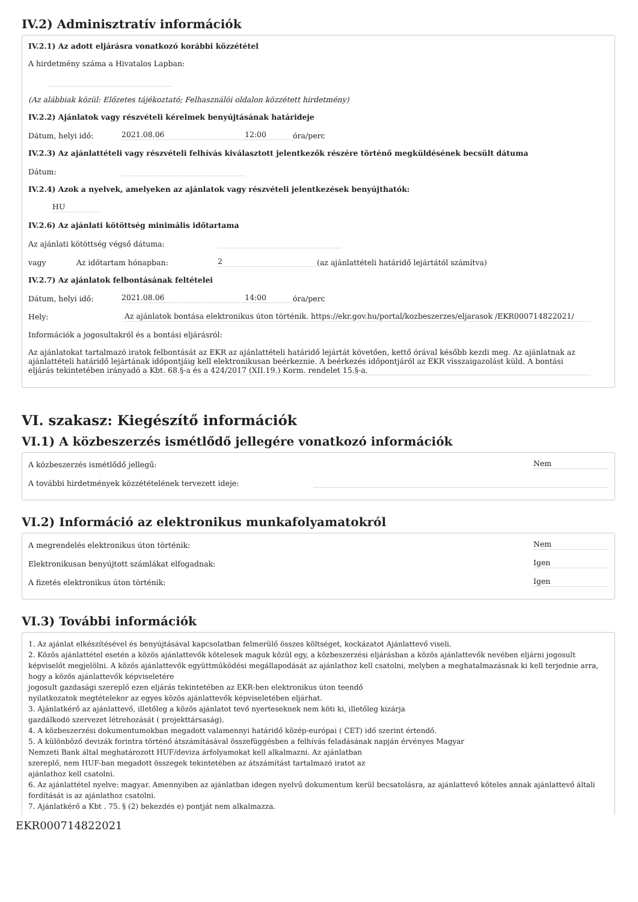IV.2) Adminisztratív információk
IV.2.1) Az adott eljárásra vonatkozó korábbi közzététel
A hirdetmény száma a Hivatalos Lapban:
(Az alábbiak közül: Előzetes tájékoztató; Felhasználói oldalon közzétett hirdetmény)
IV.2.2) Ajánlatok vagy részvételi kérelmek benyújtásának határideje
Dátum, helyi idő: 2021.08.06 12:00 óra/perc
IV.2.3) Az ajánlattételi vagy részvételi felhívás kiválasztott jelentkezők részére történő megküldésének becsült dátuma
Dátum:
IV.2.4) Azok a nyelvek, amelyeken az ajánlatok vagy részvételi jelentkezések benyújthatók:
HU
IV.2.6) Az ajánlati kötöttség minimális időtartama
Az ajánlati kötöttség végső dátuma:
vagy Az időtartam hónapban: 2 (az ajánlattételi határidő lejártától számítva)
IV.2.7) Az ajánlatok felbontásának feltételei
Dátum, helyi idő: 2021.08.06 14:00 óra/perc
Hely: Az ajánlatok bontása elektronikus úton történik. https://ekr.gov.hu/portal/kozbeszerzes/eljarasok /EKR000714822021/
Információk a jogosultakról és a bontási eljárásról:
Az ajánlatokat tartalmazó iratok felbontását az EKR az ajánlattételi határidő lejártát követően, kettő órával később kezdi meg. Az ajánlatnak az ajánlattételi határidő lejártának időpontjáig kell elektronikusan beérkeznie. A beérkezés időpontjáról az EKR visszaigazolást küld. A bontási eljárás tekintetében irányadó a Kbt. 68.§-a és a 424/2017 (XII.19.) Korm. rendelet 15.§-a.
VI. szakasz: Kiegészítő információk
VI.1) A közbeszerzés ismétlődő jellegére vonatkozó információk
A közbeszerzés ismétlődő jellegű: Nem
A további hirdetmények közzétételének tervezett ideje:
VI.2) Információ az elektronikus munkafolyamatokról
A megrendelés elektronikus úton történik: Nem
Elektronikusan benyújtott számlákat elfogadnak: Igen
A fizetés elektronikus úton történik: Igen
VI.3) További információk
1. Az ajánlat elkészítésével és benyújtásával kapcsolatban felmerülő összes költséget, kockázatot Ajánlattevő viseli.
2. Közös ajánlattétel esetén a közös ajánlattevők kötelesek maguk közül egy, a közbeszerzési eljárásban a közös ajánlattevők nevében eljárni jogosult képviselőt megjelölni. A közös ajánlattevők együttműködési megállapodását az ajánlathoz kell csatolni, melyben a meghatalmazásnak ki kell terjednie arra, hogy a közös ajánlattevők képviseletére
jogosult gazdasági szereplő ezen eljárás tekintetében az EKR-ben elektronikus úton teendő
nyilatkozatok megtételekor az egyes közös ajánlattevők képviseletében eljárhat.
3. Ajánlatkérő az ajánlattevő, illetőleg a közös ajánlatot tevő nyerteseknek nem köti ki, illetőleg kizárja
gazdálkodó szervezet létrehozását ( projekttársaság).
4. A közbeszerzési dokumentumokban megadott valamennyi határidő közép-európai ( CET) idő szerint értendő.
5. A különböző devizák forintra történő átszámításával összefüggésben a felhívás feladásának napján érvényes Magyar
Nemzeti Bank által meghatározott HUF/deviza árfolyamokat kell alkalmazni. Az ajánlatban
szereplő, nem HUF-ban megadott összegek tekintetében az átszámítást tartalmazó iratot az
ajánlathoz kell csatolni.
6. Az ajánlattétel nyelve: magyar. Amennyiben az ajánlatban idegen nyelvű dokumentum kerül becsatolásra, az ajánlattevő köteles annak ajánlattevő általi fordítását is az ajánlathoz csatolni.
7. Ajánlatkérő a Kbt . 75. § (2) bekezdés e) pontját nem alkalmazza.
EKR000714822021